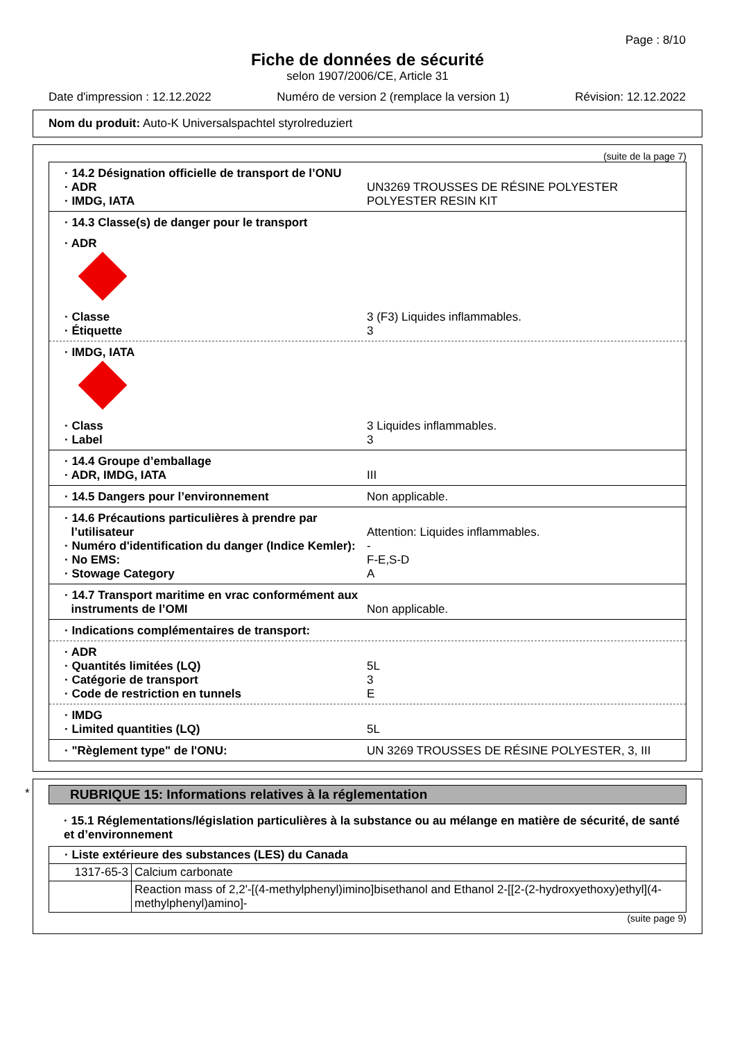Page : 8/10
Fiche de données de sécurité
selon 1907/2006/CE, Article 31
Date d'impression : 12.12.2022 Numéro de version 2 (remplace la version 1) Révision: 12.12.2022
Nom du produit: Auto-K Universalspachtel styrolreduziert
(suite de la page 7)
· 14.2 Désignation officielle de transport de l’ONU
· ADR UN3269 TROUSSES DE RÉSINE POLYESTER
· IMDG, IATA POLYESTER RESIN KIT
· 14.3 Classe(s) de danger pour le transport
· ADR
· Classe 3 (F3) Liquides inflammables.
· Étiquette 3
· IMDG, IATA
· Class 3 Liquides inflammables.
· Label 3
· 14.4 Groupe d’emballage
· ADR, IMDG, IATA III
· 14.5 Dangers pour l’environnement Non applicable.
· 14.6 Précautions particulières à prendre par
l’utilisateur Attention: Liquides inflammables.
· Numéro d'identification du danger (Indice Kemler): -
· No EMS: F-E,S-D
· Stowage Category A
· 14.7 Transport maritime en vrac conformément aux
instruments de l’OMI Non applicable.
· Indications complémentaires de transport:
· ADR
· Quantités limitées (LQ) 5L
· Catégorie de transport 3
· Code de restriction en tunnels E
· IMDG
· Limited quantities (LQ) 5L
· "Règlement type" de l'ONU: UN 3269 TROUSSES DE RÉSINE POLYESTER, 3, III
*
RUBRIQUE 15: Informations relatives à la réglementation
· 15.1 Réglementations/législation particulières à la substance ou au mélange en matière de sécurité, de santé et d’environnement
| · Liste extérieure des substances (LES) du Canada | |
| 1317-65-3 | Calcium carbonate |
| | Reaction mass of 2,2'-[(4-methylphenyl)imino]bisethanol and Ethanol 2-[[2-(2-hydroxyethoxy)ethyl](4-methylphenyl)amino]- |
(suite page 9)